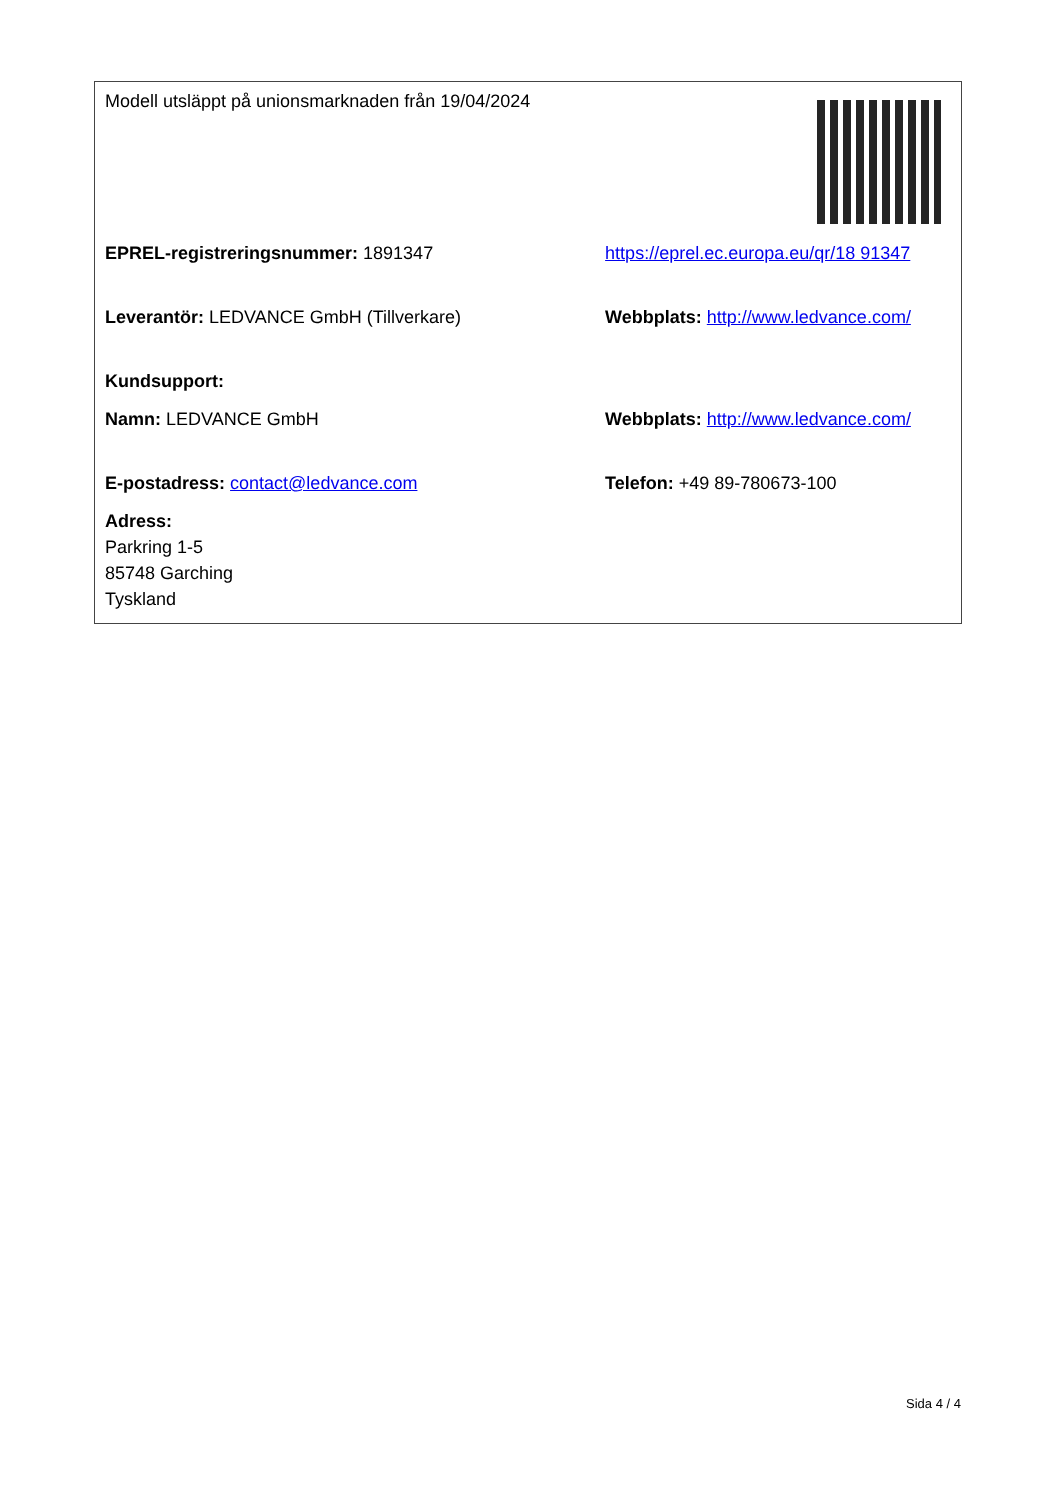| Modell utsläppt på unionsmarknaden från 19/04/2024 | |
| EPREL-registreringsnummer: 1891347 | https://eprel.ec.europa.eu/qr/18 91347 |
| Leverantör: LEDVANCE GmbH (Tillverkare) | Webbplats: http://www.ledvance.com/ |
| Kundsupport: | |
| Namn: LEDVANCE GmbH | Webbplats: http://www.ledvance.com/ |
| E-postadress: contact@ledvance.com | Telefon: +49 89-780673-100 |
| Adress: Parkring 1-5 85748 Garching Tyskland | |
Sida 4 / 4